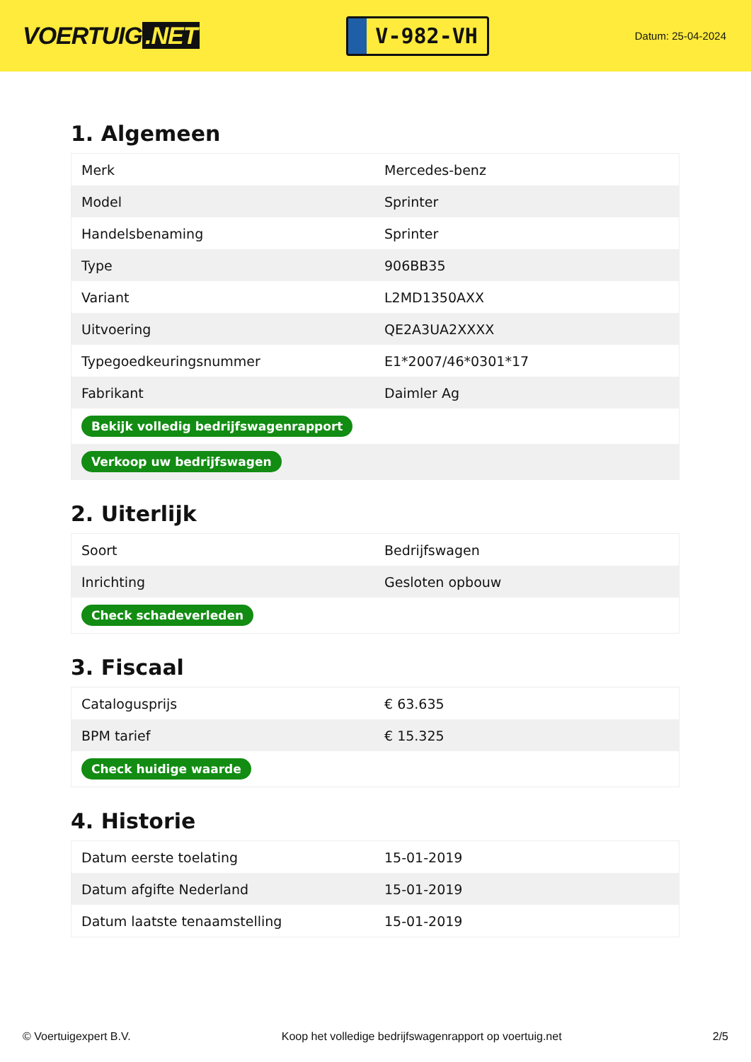VOERTUIG.NET
V-982-VH
Datum: 25-04-2024
1. Algemeen
| Merk | Mercedes-benz |
| Model | Sprinter |
| Handelsbenaming | Sprinter |
| Type | 906BB35 |
| Variant | L2MD1350AXX |
| Uitvoering | QE2A3UA2XXXX |
| Typegoedkeuringsnummer | E1*2007/46*0301*17 |
| Fabrikant | Daimler Ag |
| Bekijk volledig bedrijfswagenrapport | |
| Verkoop uw bedrijfswagen | |
2. Uiterlijk
| Soort | Bedrijfswagen |
| Inrichting | Gesloten opbouw |
| Check schadeverleden | |
3. Fiscaal
| Catalogusprijs | € 63.635 |
| BPM tarief | € 15.325 |
| Check huidige waarde | |
4. Historie
| Datum eerste toelating | 15-01-2019 |
| Datum afgifte Nederland | 15-01-2019 |
| Datum laatste tenaamstelling | 15-01-2019 |
© Voertuigexpert B.V. Koop het volledige bedrijfswagenrapport op voertuig.net 2/5